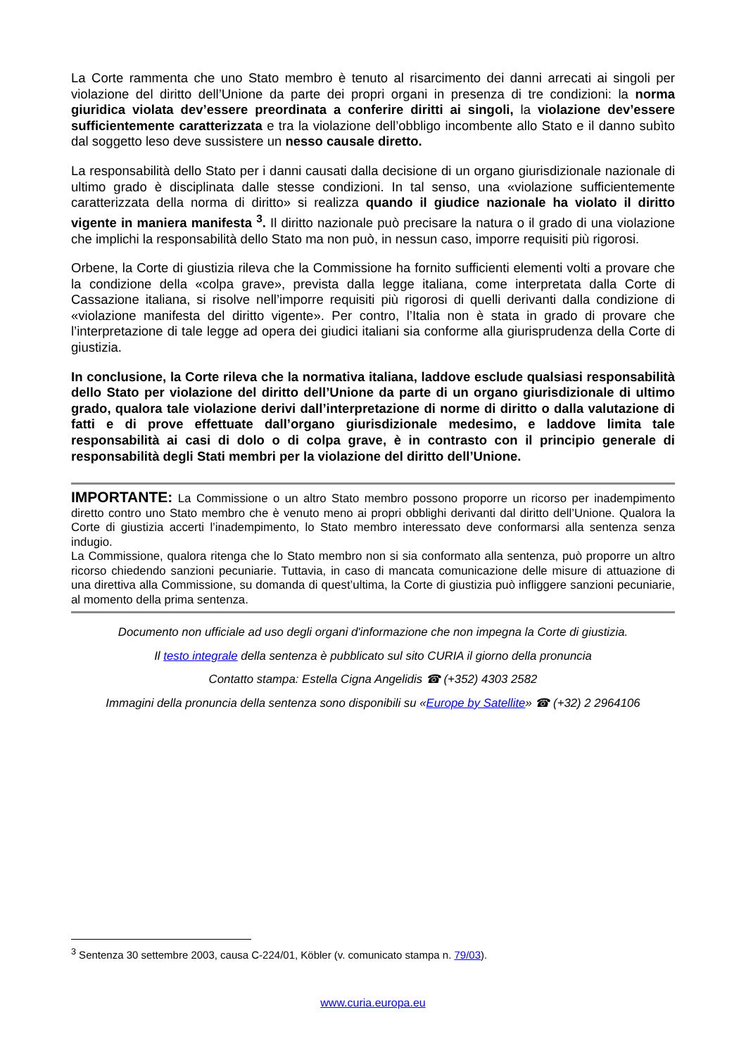La Corte rammenta che uno Stato membro è tenuto al risarcimento dei danni arrecati ai singoli per violazione del diritto dell’Unione da parte dei propri organi in presenza di tre condizioni: la norma giuridica violata dev’essere preordinata a conferire diritti ai singoli, la violazione dev’essere sufficientemente caratterizzata e tra la violazione dell’obbligo incombente allo Stato e il danno subìto dal soggetto leso deve sussistere un nesso causale diretto.
La responsabilità dello Stato per i danni causati dalla decisione di un organo giurisdizionale nazionale di ultimo grado è disciplinata dalle stesse condizioni. In tal senso, una «violazione sufficientemente caratterizzata della norma di diritto» si realizza quando il giudice nazionale ha violato il diritto vigente in maniera manifesta <sup>3</sup>. Il diritto nazionale può precisare la natura o il grado di una violazione che implichi la responsabilità dello Stato ma non può, in nessun caso, imporre requisiti più rigorosi.
Orbene, la Corte di giustizia rileva che la Commissione ha fornito sufficienti elementi volti a provare che la condizione della «colpa grave», prevista dalla legge italiana, come interpretata dalla Corte di Cassazione italiana, si risolve nell’imporre requisiti più rigorosi di quelli derivanti dalla condizione di «violazione manifesta del diritto vigente». Per contro, l’Italia non è stata in grado di provare che l’interpretazione di tale legge ad opera dei giudici italiani sia conforme alla giurisprudenza della Corte di giustizia.
In conclusione, la Corte rileva che la normativa italiana, laddove esclude qualsiasi responsabilità dello Stato per violazione del diritto dell’Unione da parte di un organo giurisdizionale di ultimo grado, qualora tale violazione derivi dall’interpretazione di norme di diritto o dalla valutazione di fatti e di prove effettuate dall’organo giurisdizionale medesimo, e laddove limita tale responsabilità ai casi di dolo o di colpa grave, è in contrasto con il principio generale di responsabilità degli Stati membri per la violazione del diritto dell’Unione.
IMPORTANTE: La Commissione o un altro Stato membro possono proporre un ricorso per inadempimento diretto contro uno Stato membro che è venuto meno ai propri obblighi derivanti dal diritto dell’Unione. Qualora la Corte di giustizia accerti l’inadempimento, lo Stato membro interessato deve conformarsi alla sentenza senza indugio.
La Commissione, qualora ritenga che lo Stato membro non si sia conformato alla sentenza, può proporre un altro ricorso chiedendo sanzioni pecuniarie. Tuttavia, in caso di mancata comunicazione delle misure di attuazione di una direttiva alla Commissione, su domanda di quest’ultima, la Corte di giustizia può infliggere sanzioni pecuniarie, al momento della prima sentenza.
Documento non ufficiale ad uso degli organi d'informazione che non impegna la Corte di giustizia.
Il testo integrale della sentenza è pubblicato sul sito CURIA il giorno della pronuncia
Contatto stampa: Estella Cigna Angelidis ☎ (+352) 4303 2582
Immagini della pronuncia della sentenza sono disponibili su «Europe by Satellite» ☎ (+32) 2 2964106
<sup>3</sup> Sentenza 30 settembre 2003, causa C-224/01, Köbler (v. comunicato stampa n. 79/03).
www.curia.europa.eu